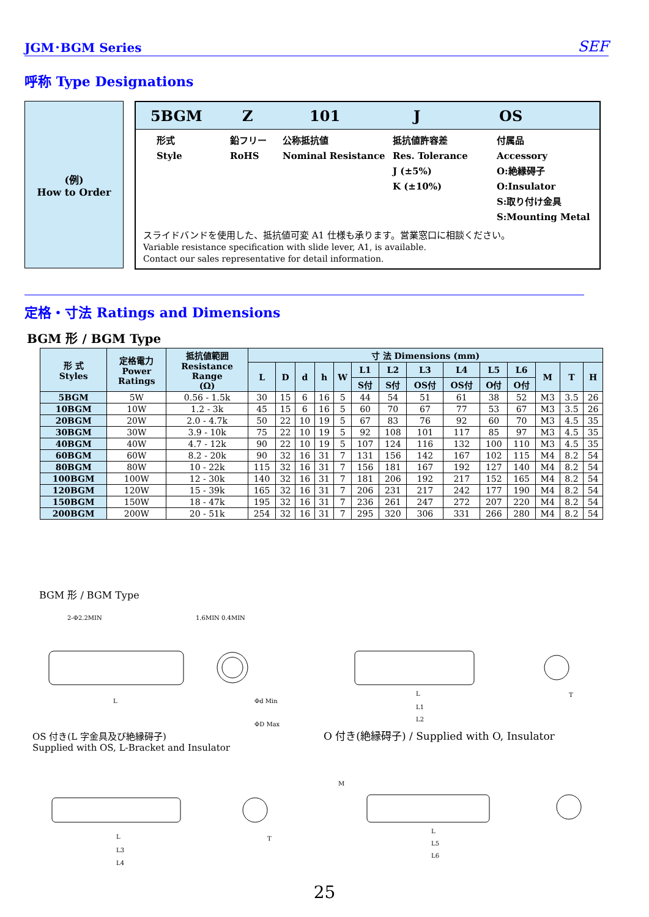JGM･BGM Series SEF
呼称 Type Designations
(例)
How to Order
5BGM Z 101 J OS
形式
Style
鉛フリー
RoHS
公称抵抗値
Nominal Resistance
抵抗値許容差
Res. Tolerance
J (±5%)
K (±10%)
付属品
Accessory
O:絶縁碍子
O:Insulator
S:取り付け金具
S:Mounting Metal
スライドバンドを使用した、抵抗値可変 A1 仕様も承ります。営業窓口に相談ください。
Variable resistance specification with slide lever, A1, is available.
Contact our sales representative for detail information.
定格・寸法 Ratings and Dimensions
BGM 形 / BGM Type
| 形 式 Styles | 定格電力 Power Ratings | 抵抗値範囲 Resistance Range (Ω) | 寸 法 Dimensions (mm) | | | | | | | | | | | | | |
| --- | --- | --- | --- | --- | --- | --- | --- | --- | --- | --- | --- | --- | --- | --- | --- | --- |
| | | | L | D | d | h | W | L1 | L2 | L3 | L4 | L5 | L6 | M | T | H |
| | | | | | | | | S付 | S付 | OS付 | OS付 | O付 | O付 | | | |
| 5BGM | 5W | 0.56 - 1.5k | 30 | 15 | 6 | 16 | 5 | 44 | 54 | 51 | 61 | 38 | 52 | M3 | 3.5 | 26 |
| 10BGM | 10W | 1.2 - 3k | 45 | 15 | 6 | 16 | 5 | 60 | 70 | 67 | 77 | 53 | 67 | M3 | 3.5 | 26 |
| 20BGM | 20W | 2.0 - 4.7k | 50 | 22 | 10 | 19 | 5 | 67 | 83 | 76 | 92 | 60 | 70 | M3 | 4.5 | 35 |
| 30BGM | 30W | 3.9 - 10k | 75 | 22 | 10 | 19 | 5 | 92 | 108 | 101 | 117 | 85 | 97 | M3 | 4.5 | 35 |
| 40BGM | 40W | 4.7 - 12k | 90 | 22 | 10 | 19 | 5 | 107 | 124 | 116 | 132 | 100 | 110 | M3 | 4.5 | 35 |
| 60BGM | 60W | 8.2 - 20k | 90 | 32 | 16 | 31 | 7 | 131 | 156 | 142 | 167 | 102 | 115 | M4 | 8.2 | 54 |
| 80BGM | 80W | 10 - 22k | 115 | 32 | 16 | 31 | 7 | 156 | 181 | 167 | 192 | 127 | 140 | M4 | 8.2 | 54 |
| 100BGM | 100W | 12 - 30k | 140 | 32 | 16 | 31 | 7 | 181 | 206 | 192 | 217 | 152 | 165 | M4 | 8.2 | 54 |
| 120BGM | 120W | 15 - 39k | 165 | 32 | 16 | 31 | 7 | 206 | 231 | 217 | 242 | 177 | 190 | M4 | 8.2 | 54 |
| 150BGM | 150W | 18 - 47k | 195 | 32 | 16 | 31 | 7 | 236 | 261 | 247 | 272 | 207 | 220 | M4 | 8.2 | 54 |
| 200BGM | 200W | 20 - 51k | 254 | 32 | 16 | 31 | 7 | 295 | 320 | 306 | 331 | 266 | 280 | M4 | 8.2 | 54 |
BGM 形 / BGM Type
2-Φ2.2MIN
1.6MIN 0.4MIN
L
Φd Min
ΦD Max
L
L1
L2
T
OS 付き(L 字金具及び絶縁碍子)
Supplied with OS, L-Bracket and Insulator
O 付き(絶縁碍子) / Supplied with O, Insulator
L
L3
L4
T
M
L
L5
L6
25